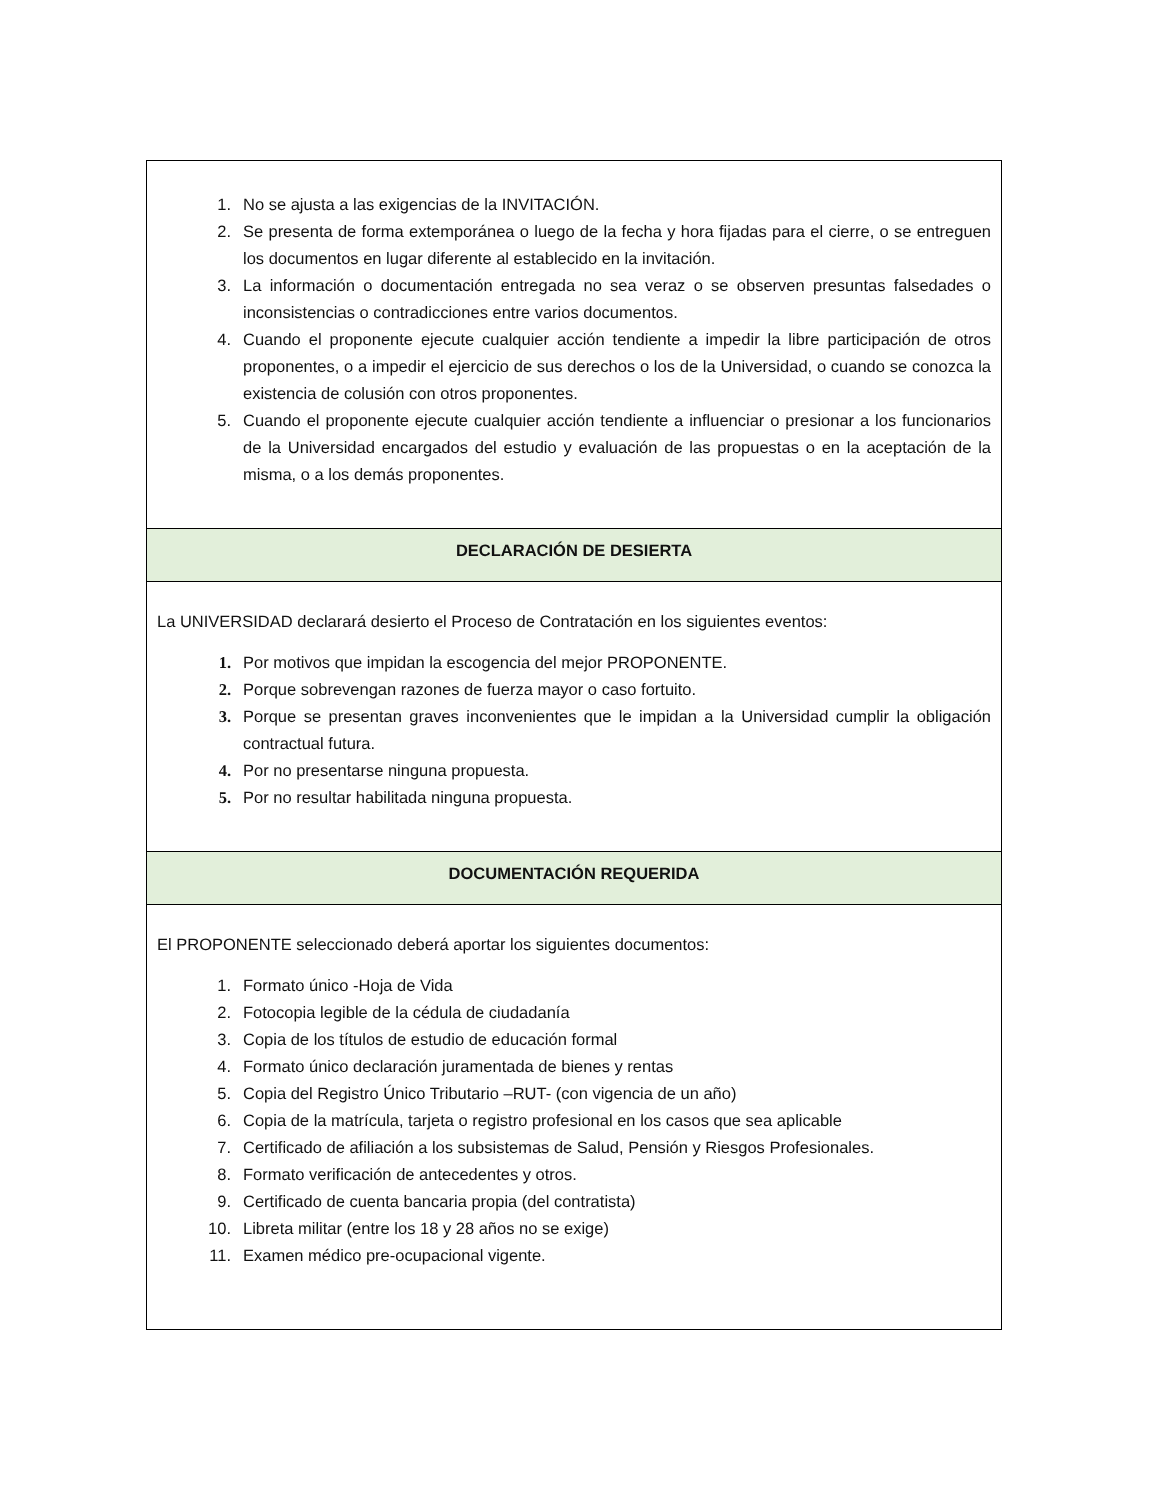| 1. No se ajusta a las exigencias de la INVITACIÓN. 2. Se presenta de forma extemporánea o luego de la fecha y hora fijadas para el cierre, o se entreguen los documentos en lugar diferente al establecido en la invitación. 3. La información o documentación entregada no sea veraz o se observen presuntas falsedades o inconsistencias o contradicciones entre varios documentos. 4. Cuando el proponente ejecute cualquier acción tendiente a impedir la libre participación de otros proponentes, o a impedir el ejercicio de sus derechos o los de la Universidad, o cuando se conozca la existencia de colusión con otros proponentes. 5. Cuando el proponente ejecute cualquier acción tendiente a influenciar o presionar a los funcionarios de la Universidad encargados del estudio y evaluación de las propuestas o en la aceptación de la misma, o a los demás proponentes. |
| DECLARACIÓN DE DESIERTA |
| La UNIVERSIDAD declarará desierto el Proceso de Contratación en los siguientes eventos: 1. Por motivos que impidan la escogencia del mejor PROPONENTE. 2. Porque sobrevengan razones de fuerza mayor o caso fortuito. 3. Porque se presentan graves inconvenientes que le impidan a la Universidad cumplir la obligación contractual futura. 4. Por no presentarse ninguna propuesta. 5. Por no resultar habilitada ninguna propuesta. |
| DOCUMENTACIÓN REQUERIDA |
| El PROPONENTE seleccionado deberá aportar los siguientes documentos: 1. Formato único -Hoja de Vida 2. Fotocopia legible de la cédula de ciudadanía 3. Copia de los títulos de estudio de educación formal 4. Formato único declaración juramentada de bienes y rentas 5. Copia del Registro Único Tributario –RUT- (con vigencia de un año) 6. Copia de la matrícula, tarjeta o registro profesional en los casos que sea aplicable 7. Certificado de afiliación a los subsistemas de Salud, Pensión y Riesgos Profesionales. 8. Formato verificación de antecedentes y otros. 9. Certificado de cuenta bancaria propia (del contratista) 10. Libreta militar (entre los 18 y 28 años no se exige) 11. Examen médico pre-ocupacional vigente. |